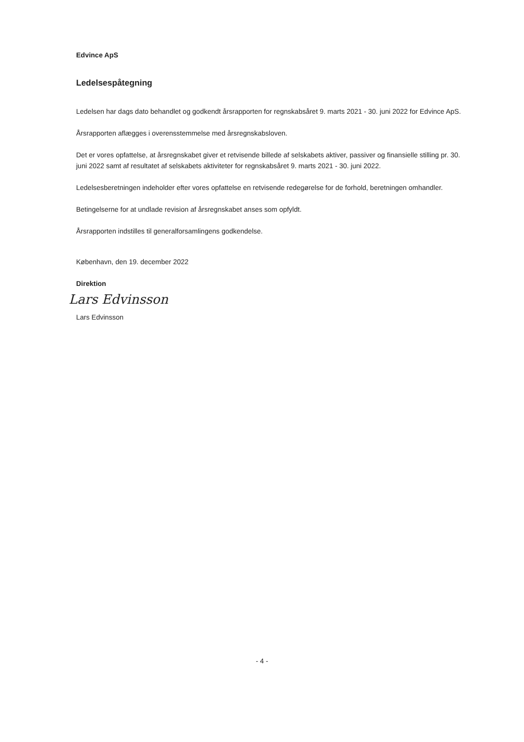Edvince ApS
Ledelsespåtegning
Ledelsen har dags dato behandlet og godkendt årsrapporten for regnskabsåret 9. marts 2021 - 30. juni 2022 for Edvince ApS.
Årsrapporten aflægges i overensstemmelse med årsregnskabsloven.
Det er vores opfattelse, at årsregnskabet giver et retvisende billede af selskabets aktiver, passiver og finansielle stilling pr. 30. juni 2022 samt af resultatet af selskabets aktiviteter for regnskabsåret 9. marts 2021 - 30. juni 2022.
Ledelsesberetningen indeholder efter vores opfattelse en retvisende redegørelse for de forhold, beretningen omhandler.
Betingelserne for at undlade revision af årsregnskabet anses som opfyldt.
Årsrapporten indstilles til generalforsamlingens godkendelse.
København, den 19. december 2022
Direktion
Lars Edvinsson
Lars Edvinsson
- 4 -